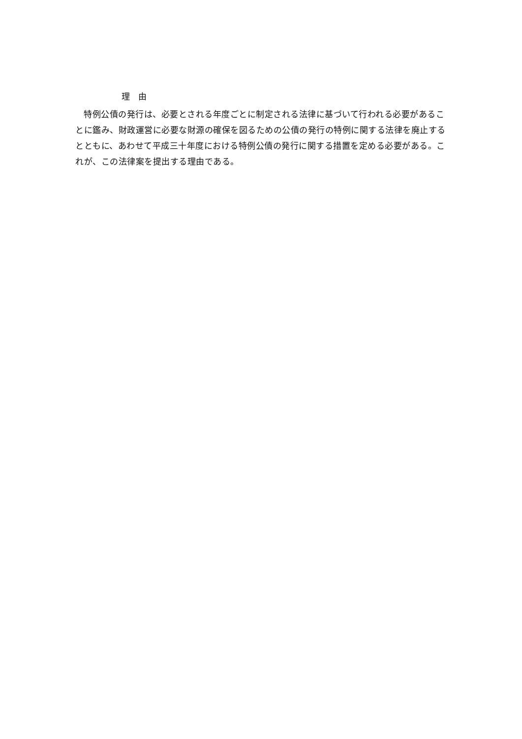理　由
特例公債の発行は、必要とされる年度ごとに制定される法律に基づいて行われる必要があることに鑑み、財政運営に必要な財源の確保を図るための公債の発行の特例に関する法律を廃止するとともに、あわせて平成三十年度における特例公債の発行に関する措置を定める必要がある。これが、この法律案を提出する理由である。